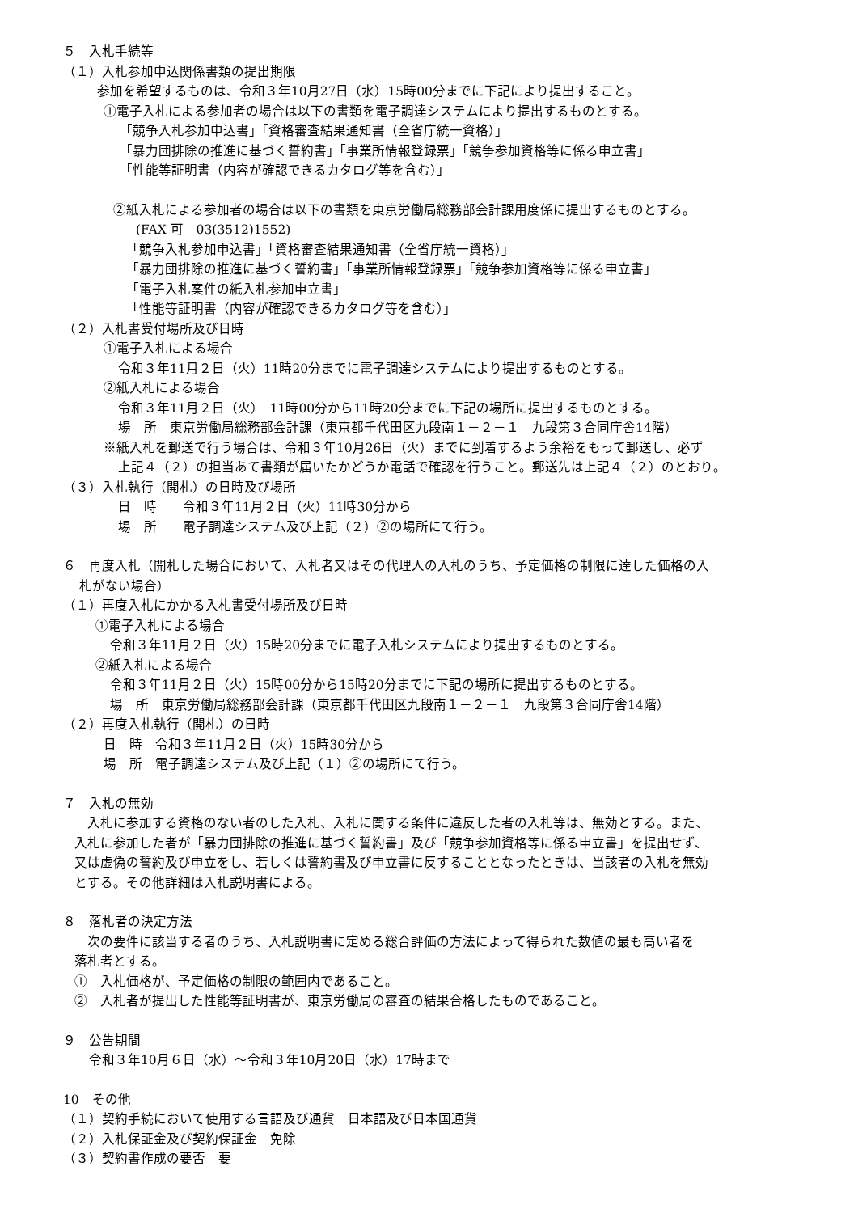５　入札手続等
（１）入札参加申込関係書類の提出期限
参加を希望するものは、令和３年10月27日（水）15時00分までに下記により提出すること。
①電子入札による参加者の場合は以下の書類を電子調達システムにより提出するものとする。
「競争入札参加申込書」「資格審査結果通知書（全省庁統一資格）」
「暴力団排除の推進に基づく誓約書」「事業所情報登録票」「競争参加資格等に係る申立書」
「性能等証明書（内容が確認できるカタログ等を含む）」
②紙入札による参加者の場合は以下の書類を東京労働局総務部会計課用度係に提出するものとする。
(FAX 可　03(3512)1552)
「競争入札参加申込書」「資格審査結果通知書（全省庁統一資格）」
「暴力団排除の推進に基づく誓約書」「事業所情報登録票」「競争参加資格等に係る申立書」
「電子入札案件の紙入札参加申立書」
「性能等証明書（内容が確認できるカタログ等を含む）」
（２）入札書受付場所及び日時
①電子入札による場合
令和３年11月２日（火）11時20分までに電子調達システムにより提出するものとする。
②紙入札による場合
令和３年11月２日（火）　11時00分から11時20分までに下記の場所に提出するものとする。
場　所　東京労働局総務部会計課（東京都千代田区九段南１－２－１　九段第３合同庁舎14階）
※紙入札を郵送で行う場合は、令和３年10月26日（火）までに到着するよう余裕をもって郵送し、必ず
上記４（２）の担当あて書類が届いたかどうか電話で確認を行うこと。郵送先は上記４（２）のとおり。
（３）入札執行（開札）の日時及び場所
日　時　　令和３年11月２日（火）11時30分から
場　所　　電子調達システム及び上記（２）②の場所にて行う。
６　再度入札（開札した場合において、入札者又はその代理人の入札のうち、予定価格の制限に達した価格の入
札がない場合）
（１）再度入札にかかる入札書受付場所及び日時
①電子入札による場合
令和３年11月２日（火）15時20分までに電子入札システムにより提出するものとする。
②紙入札による場合
令和３年11月２日（火）15時00分から15時20分までに下記の場所に提出するものとする。
場　所　東京労働局総務部会計課（東京都千代田区九段南１－２－１　九段第３合同庁舎14階）
（２）再度入札執行（開札）の日時
日　時　令和３年11月２日（火）15時30分から
場　所　電子調達システム及び上記（１）②の場所にて行う。
７　入札の無効
　入札に参加する資格のない者のした入札、入札に関する条件に違反した者の入札等は、無効とする。また、
入札に参加した者が「暴力団排除の推進に基づく誓約書」及び「競争参加資格等に係る申立書」を提出せず、
又は虚偽の誓約及び申立をし、若しくは誓約書及び申立書に反することとなったときは、当該者の入札を無効
とする。その他詳細は入札説明書による。
８　落札者の決定方法
　次の要件に該当する者のうち、入札説明書に定める総合評価の方法によって得られた数値の最も高い者を
落札者とする。
①　入札価格が、予定価格の制限の範囲内であること。
②　入札者が提出した性能等証明書が、東京労働局の審査の結果合格したものであること。
９　公告期間
令和３年10月６日（水）～令和３年10月20日（水）17時まで
10　その他
（１）契約手続において使用する言語及び通貨　日本語及び日本国通貨
（２）入札保証金及び契約保証金　免除
（３）契約書作成の要否　要